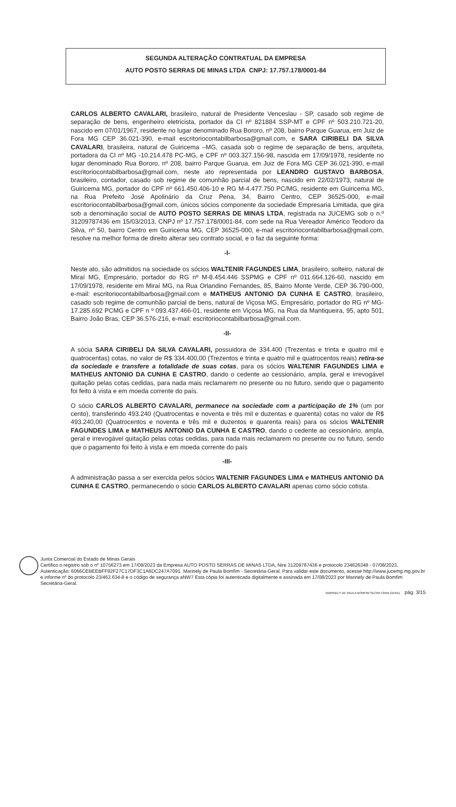SEGUNDA ALTERAÇÃO CONTRATUAL DA EMPRESA
AUTO POSTO SERRAS DE MINAS LTDA CNPJ: 17.757.178/0001-84
CARLOS ALBERTO CAVALARI, brasileiro, natural de Presidente Venceslau - SP, casado sob regime de separação de bens, engenheiro eletricista, portador da CI nº 821884 SSP-MT e CPF nº 503.210.721-20, nascido em 07/01/1967, residente no lugar denominado Rua Bororo, nº 208, bairro Parque Guarua, em Juiz de Fora MG CEP 36.021-390, e-mail escritoriocontabilbarbosa@gmail.com, e SARA CIRIBELI DA SILVA CAVALARI, brasileira, natural de Guiricema –MG, casada sob o regime de separação de bens, arquiteta, portadora da CI nº MG -10.214.478 PC-MG, e CPF nº 003.327.156-98, nascida em 17/09/1978, residente no lugar denominado Rua Bororo, nº 208, bairro Parque Guarua, em Juiz de Fora MG CEP 36.021-390, e-mail escritoriocontabilbarbosa@gmail.com, neste ato representada por LEANDRO GUSTAVO BARBOSA, brasileiro, contador, casado sob regime de comunhão parcial de bens, nascido em 22/02/1973, natural de Guiricema MG, portador do CPF nº 661.450.406-10 e RG M-4.477.750 PC/MG, residente em Guiricema MG, na Rua Prefeito José Apolinário da Cruz Pena, 34, Bairro Centro, CEP 36525-000, e-mail escritoriocontabilbarbosa@gmail.com, únicos sócios componente da sociedade Empresaria Limitada, que gira sob a denominação social de AUTO POSTO SERRAS DE MINAS LTDA, registrada na JUCEMG sob o n.º 31209787436 em 15/03/2013, CNPJ nº 17.757.178/0001-84, com sede na Rua Vereador Américo Teodoro da Silva, nº 50, bairro Centro em Guiricema MG, CEP 36525-000, e-mail escritoriocontabilbarbosa@gmail.com, resolve na melhor forma de direito alterar seu contrato social, e o faz da seguinte forma:
-I-
Neste ato, são admitidos na sociedade os sócios WALTENIR FAGUNDES LIMA, brasileiro, solteiro, natural de Miraí MG, Empresário, portador do RG nº M-8.454.446 SSPMG e CPF nº 011.664.126-60, nascido em 17/09/1978, residente em Miraí MG, na Rua Orlandino Fernandes, 85, Bairro Monte Verde, CEP 36.790-000, e-mail: escritoriocontabilbarbosa@gmail.com e MATHEUS ANTONIO DA CUNHA E CASTRO, brasileiro, casado sob regime de comunhão parcial de bens, natural de Viçosa MG, Empresário, portador do RG nº MG-17.285.692 PCMG e CPF n º 093.437.466-01, residente em Viçosa MG, na Rua da Mantiqueira, 95, apto 501, Bairro João Bras, CEP 36.576-216, e-mail: escritoriocontabilbarbosa@gmail.com.
-II-
A sócia SARA CIRIBELI DA SILVA CAVALARI, possuidora de 334.400 (Trezentas e trinta e quatro mil e quatrocentas) cotas, no valor de R$ 334.400,00 (Trezentos e trinta e quatro mil e quatrocentos reais) retira-se da sociedade e transfere a totalidade de suas cotas, para os sócios WALTENIR FAGUNDES LIMA e MATHEUS ANTONIO DA CUNHA E CASTRO, dando o cedente ao cessionário, ampla, geral e irrevogável quitação pelas cotas cedidas, para nada mais reclamarem no presente ou no futuro, sendo que o pagamento foi feito à vista e em moeda corrente do país.
O sócio CARLOS ALBERTO CAVALARI, permanece na sociedade com a participação de 1% (um por cento), transferindo 493.240 (Quatrocentas e noventa e três mil e duzentas e quarenta) cotas no valor de R$ 493.240,00 (Quatrocentos e noventa e três mil e duzentos e quarenta reais) para os sócios WALTENIR FAGUNDES LIMA e MATHEUS ANTONIO DA CUNHA E CASTRO, dando o cedente ao cessionário, ampla, geral e irrevogável quitação pelas cotas cedidas, para nada mais reclamarem no presente ou no futuro, sendo que o pagamento foi feito à vista e em moeda corrente do país
-III-
A administração passa a ser exercida pelos sócios WALTENIR FAGUNDES LIMA e MATHEUS ANTONIO DA CUNHA E CASTRO, permanecendo o sócio CARLOS ALBERTO CAVALARI apenas como sócio cotista.
Junta Comercial do Estado de Minas Gerais
Certifico o registro sob o nº 10756273 em 17/08/2023 da Empresa AUTO POSTO SERRAS DE MINAS LTDA, Nire 31209787436 e protocolo 234626348 - 07/08/2023. Autenticação: 6066CEBEEBFF92F27C17DF3C1A6DC247A7091. Marinely de Paula Bomfim - Secretária-Geral. Para validar este documento, acesse http://www.jucemg.mg.gov.br e informe nº do protocolo 23/462.634-8 e o código de segurança aNW7 Esta cópia foi autenticada digitalmente e assinada em 17/08/2023 por Marinely de Paula Bomfim Secretária-Geral.
MARINELY DE PAULA BOMFIM SECRETÁRIA GERAL pág. 3/15